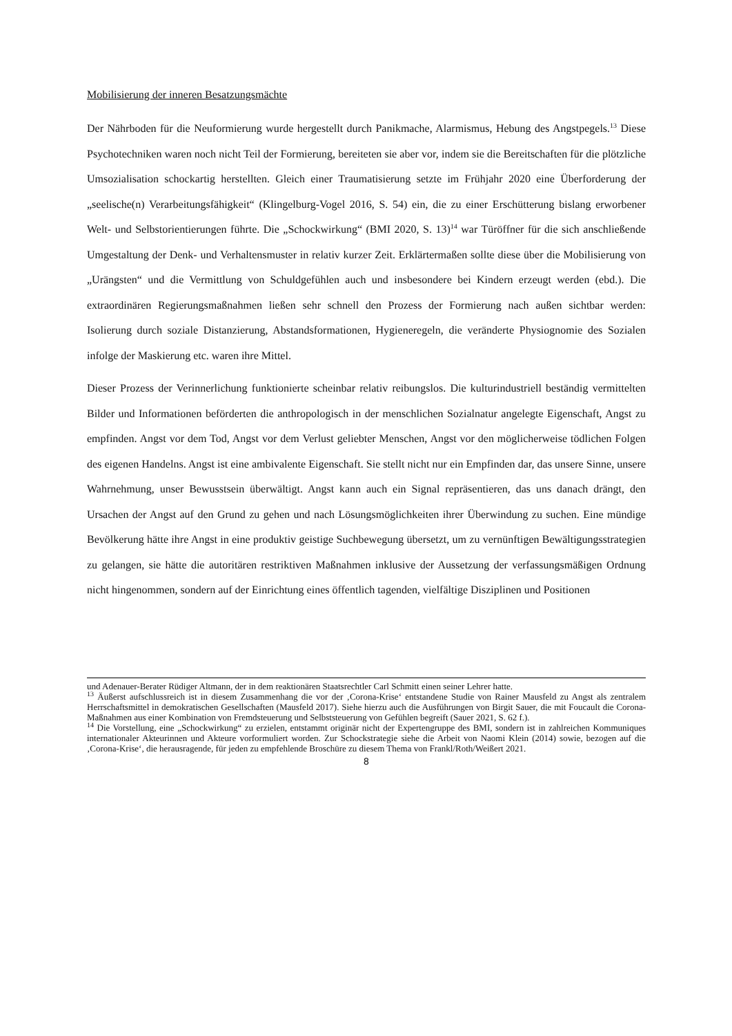Mobilisierung der inneren Besatzungsmächte
Der Nährboden für die Neuformierung wurde hergestellt durch Panikmache, Alarmismus, Hebung des Angstpegels.<sup>13</sup> Diese Psychotechniken waren noch nicht Teil der Formierung, bereiteten sie aber vor, indem sie die Bereitschaften für die plötzliche Umsozialisation schockartig herstellten. Gleich einer Traumatisierung setzte im Frühjahr 2020 eine Überforderung der „seelische(n) Verarbeitungsfähigkeit“ (Klingelburg-Vogel 2016, S. 54) ein, die zu einer Erschütterung bislang erworbener Welt- und Selbstorientierungen führte. Die „Schockwirkung“ (BMI 2020, S. 13)<sup>14</sup> war Türöffner für die sich anschließende Umgestaltung der Denk- und Verhaltensmuster in relativ kurzer Zeit. Erklärtermaßen sollte diese über die Mobilisierung von „Urängsten“ und die Vermittlung von Schuldgefühlen auch und insbesondere bei Kindern erzeugt werden (ebd.). Die extraordinären Regierungsmaßnahmen ließen sehr schnell den Prozess der Formierung nach außen sichtbar werden: Isolierung durch soziale Distanzierung, Abstandsformationen, Hygieneregeln, die veränderte Physiognomie des Sozialen infolge der Maskierung etc. waren ihre Mittel.
Dieser Prozess der Verinnerlichung funktionierte scheinbar relativ reibungslos. Die kulturindustriell beständig vermittelten Bilder und Informationen beförderten die anthropologisch in der menschlichen Sozialnatur angelegte Eigenschaft, Angst zu empfinden. Angst vor dem Tod, Angst vor dem Verlust geliebter Menschen, Angst vor den möglicherweise tödlichen Folgen des eigenen Handelns. Angst ist eine ambivalente Eigenschaft. Sie stellt nicht nur ein Empfinden dar, das unsere Sinne, unsere Wahrnehmung, unser Bewusstsein überwältigt. Angst kann auch ein Signal repräsentieren, das uns danach drängt, den Ursachen der Angst auf den Grund zu gehen und nach Lösungsmöglichkeiten ihrer Überwindung zu suchen. Eine mündige Bevölkerung hätte ihre Angst in eine produktiv geistige Suchbewegung übersetzt, um zu vernünftigen Bewältigungsstrategien zu gelangen, sie hätte die autoritären restriktiven Maßnahmen inklusive der Aussetzung der verfassungsmäßigen Ordnung nicht hingenommen, sondern auf der Einrichtung eines öffentlich tagenden, vielfältige Disziplinen und Positionen
und Adenauer-Berater Rüdiger Altmann, der in dem reaktionären Staatsrechtler Carl Schmitt einen seiner Lehrer hatte.
<sup>13</sup> Äußerst aufschlussreich ist in diesem Zusammenhang die vor der ‚Corona-Krise‘ entstandene Studie von Rainer Mausfeld zu Angst als zentralem Herrschaftsmittel in demokratischen Gesellschaften (Mausfeld 2017). Siehe hierzu auch die Ausführungen von Birgit Sauer, die mit Foucault die Corona-Maßnahmen aus einer Kombination von Fremdsteuerung und Selbststeuerung von Gefühlen begreift (Sauer 2021, S. 62 f.).
<sup>14</sup> Die Vorstellung, eine „Schockwirkung“ zu erzielen, entstammt originär nicht der Expertengruppe des BMI, sondern ist in zahlreichen Kommuniques internationaler Akteurinnen und Akteure vorformuliert worden. Zur Schockstrategie siehe die Arbeit von Naomi Klein (2014) sowie, bezogen auf die ‚Corona-Krise‘, die herausragende, für jeden zu empfehlende Broschüre zu diesem Thema von Frankl/Roth/Weißert 2021.
8